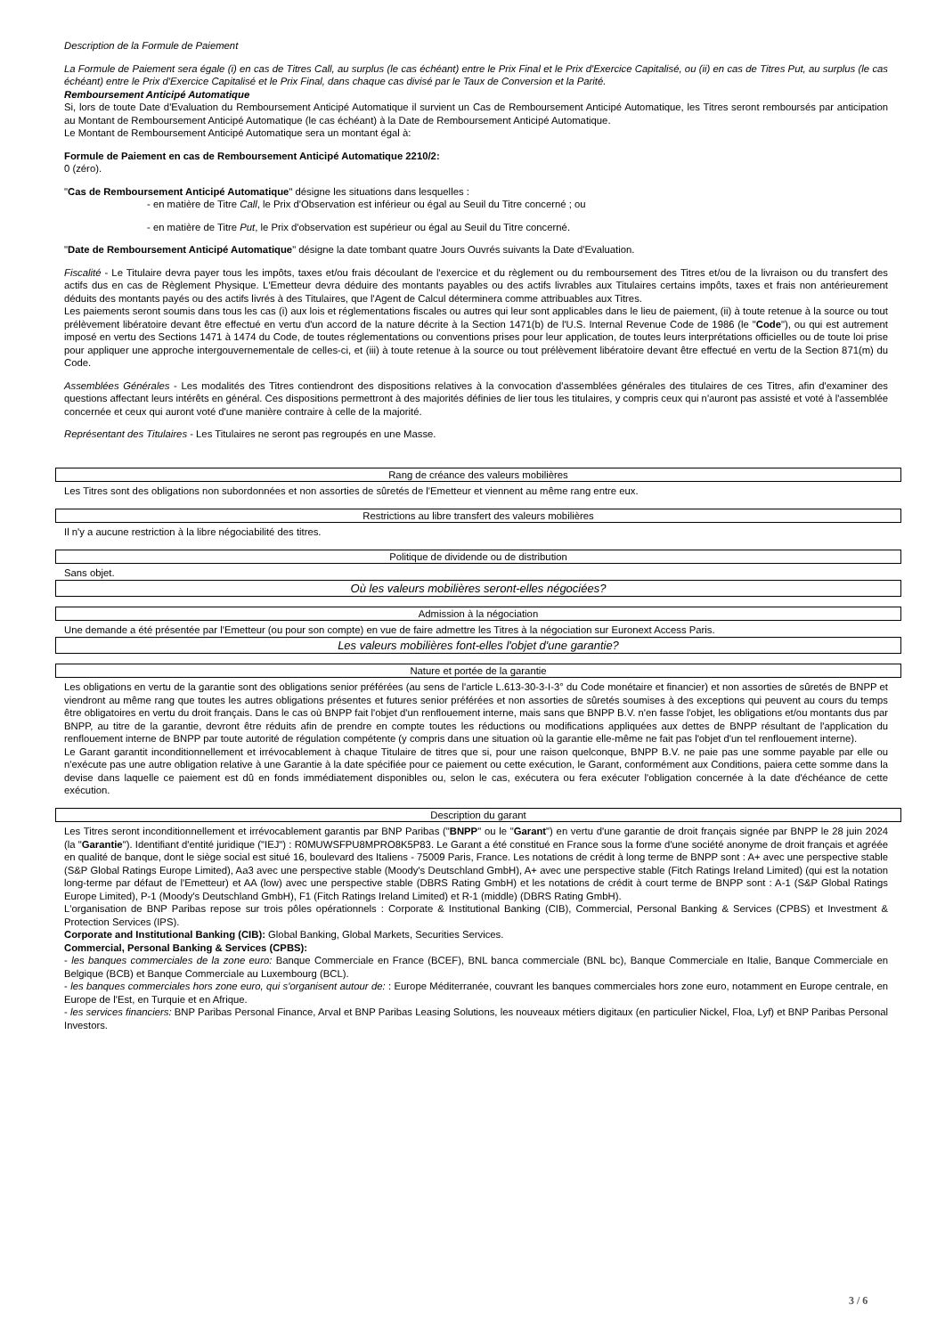Description de la Formule de Paiement
La Formule de Paiement sera égale (i) en cas de Titres Call, au surplus (le cas échéant) entre le Prix Final et le Prix d'Exercice Capitalisé, ou (ii) en cas de Titres Put, au surplus (le cas échéant) entre le Prix d'Exercice Capitalisé et le Prix Final, dans chaque cas divisé par le Taux de Conversion et la Parité.
Remboursement Anticipé Automatique
Si, lors de toute Date d'Evaluation du Remboursement Anticipé Automatique il survient un Cas de Remboursement Anticipé Automatique, les Titres seront remboursés par anticipation au Montant de Remboursement Anticipé Automatique (le cas échéant) à la Date de Remboursement Anticipé Automatique.
Le Montant de Remboursement Anticipé Automatique sera un montant égal à:
Formule de Paiement en cas de Remboursement Anticipé Automatique 2210/2:
0 (zéro).
"Cas de Remboursement Anticipé Automatique" désigne les situations dans lesquelles :
- en matière de Titre Call, le Prix d'Observation est inférieur ou égal au Seuil du Titre concerné ; ou
- en matière de Titre Put, le Prix d'observation est supérieur ou égal au Seuil du Titre concerné.
"Date de Remboursement Anticipé Automatique" désigne la date tombant quatre Jours Ouvrés suivants la Date d'Evaluation.
Fiscalité - Le Titulaire devra payer tous les impôts, taxes et/ou frais découlant de l'exercice et du règlement ou du remboursement des Titres et/ou de la livraison ou du transfert des actifs dus en cas de Règlement Physique. L'Emetteur devra déduire des montants payables ou des actifs livrables aux Titulaires certains impôts, taxes et frais non antérieurement déduits des montants payés ou des actifs livrés à des Titulaires, que l'Agent de Calcul déterminera comme attribuables aux Titres.
Les paiements seront soumis dans tous les cas (i) aux lois et réglementations fiscales ou autres qui leur sont applicables dans le lieu de paiement, (ii) à toute retenue à la source ou tout prélèvement libératoire devant être effectué en vertu d'un accord de la nature décrite à la Section 1471(b) de l'U.S. Internal Revenue Code de 1986 (le "Code"), ou qui est autrement imposé en vertu des Sections 1471 à 1474 du Code, de toutes réglementations ou conventions prises pour leur application, de toutes leurs interprétations officielles ou de toute loi prise pour appliquer une approche intergouvernementale de celles-ci, et (iii) à toute retenue à la source ou tout prélèvement libératoire devant être effectué en vertu de la Section 871(m) du Code.
Assemblées Générales - Les modalités des Titres contiendront des dispositions relatives à la convocation d'assemblées générales des titulaires de ces Titres, afin d'examiner des questions affectant leurs intérêts en général. Ces dispositions permettront à des majorités définies de lier tous les titulaires, y compris ceux qui n'auront pas assisté et voté à l'assemblée concernée et ceux qui auront voté d'une manière contraire à celle de la majorité.
Représentant des Titulaires - Les Titulaires ne seront pas regroupés en une Masse.
Rang de créance des valeurs mobilières
Les Titres sont des obligations non subordonnées et non assorties de sûretés de l'Emetteur et viennent au même rang entre eux.
Restrictions au libre transfert des valeurs mobilières
Il n'y a aucune restriction à la libre négociabilité des titres.
Politique de dividende ou de distribution
Sans objet.
Où les valeurs mobilières seront-elles négociées?
Admission à la négociation
Une demande a été présentée par l'Emetteur (ou pour son compte) en vue de faire admettre les Titres à la négociation sur Euronext Access Paris.
Les valeurs mobilières font-elles l'objet d'une garantie?
Nature et portée de la garantie
Les obligations en vertu de la garantie sont des obligations senior préférées (au sens de l'article L.613-30-3-I-3° du Code monétaire et financier) et non assorties de sûretés de BNPP et viendront au même rang que toutes les autres obligations présentes et futures senior préférées et non assorties de sûretés soumises à des exceptions qui peuvent au cours du temps être obligatoires en vertu du droit français. Dans le cas où BNPP fait l'objet d'un renflouement interne, mais sans que BNPP B.V. n'en fasse l'objet, les obligations et/ou montants dus par BNPP, au titre de la garantie, devront être réduits afin de prendre en compte toutes les réductions ou modifications appliquées aux dettes de BNPP résultant de l'application du renflouement interne de BNPP par toute autorité de régulation compétente (y compris dans une situation où la garantie elle-même ne fait pas l'objet d'un tel renflouement interne).
Le Garant garantit inconditionnellement et irrévocablement à chaque Titulaire de titres que si, pour une raison quelconque, BNPP B.V. ne paie pas une somme payable par elle ou n'exécute pas une autre obligation relative à une Garantie à la date spécifiée pour ce paiement ou cette exécution, le Garant, conformément aux Conditions, paiera cette somme dans la devise dans laquelle ce paiement est dû en fonds immédiatement disponibles ou, selon le cas, exécutera ou fera exécuter l'obligation concernée à la date d'échéance de cette exécution.
Description du garant
Les Titres seront inconditionnellement et irrévocablement garantis par BNP Paribas ("BNPP" ou le "Garant") en vertu d'une garantie de droit français signée par BNPP le 28 juin 2024 (la "Garantie"). Identifiant d'entité juridique ("IEJ") : R0MUWSFPU8MPRO8K5P83. Le Garant a été constitué en France sous la forme d'une société anonyme de droit français et agréée en qualité de banque, dont le siège social est situé 16, boulevard des Italiens - 75009 Paris, France. Les notations de crédit à long terme de BNPP sont : A+ avec une perspective stable (S&P Global Ratings Europe Limited), Aa3 avec une perspective stable (Moody's Deutschland GmbH), A+ avec une perspective stable (Fitch Ratings Ireland Limited) (qui est la notation long-terme par défaut de l'Emetteur) et AA (low) avec une perspective stable (DBRS Rating GmbH) et les notations de crédit à court terme de BNPP sont : A-1 (S&P Global Ratings Europe Limited), P-1 (Moody's Deutschland GmbH), F1 (Fitch Ratings Ireland Limited) et R-1 (middle) (DBRS Rating GmbH).
L'organisation de BNP Paribas repose sur trois pôles opérationnels : Corporate & Institutional Banking (CIB), Commercial, Personal Banking & Services (CPBS) et Investment & Protection Services (IPS).
Corporate and Institutional Banking (CIB): Global Banking, Global Markets, Securities Services.
Commercial, Personal Banking & Services (CPBS):
- les banques commerciales de la zone euro: Banque Commerciale en France (BCEF), BNL banca commerciale (BNL bc), Banque Commerciale en Italie, Banque Commerciale en Belgique (BCB) et Banque Commerciale au Luxembourg (BCL).
- les banques commerciales hors zone euro, qui s'organisent autour de: : Europe Méditerranée, couvrant les banques commerciales hors zone euro, notamment en Europe centrale, en Europe de l'Est, en Turquie et en Afrique.
- les services financiers: BNP Paribas Personal Finance, Arval et BNP Paribas Leasing Solutions, les nouveaux métiers digitaux (en particulier Nickel, Floa, Lyf) et BNP Paribas Personal Investors.
3 / 6